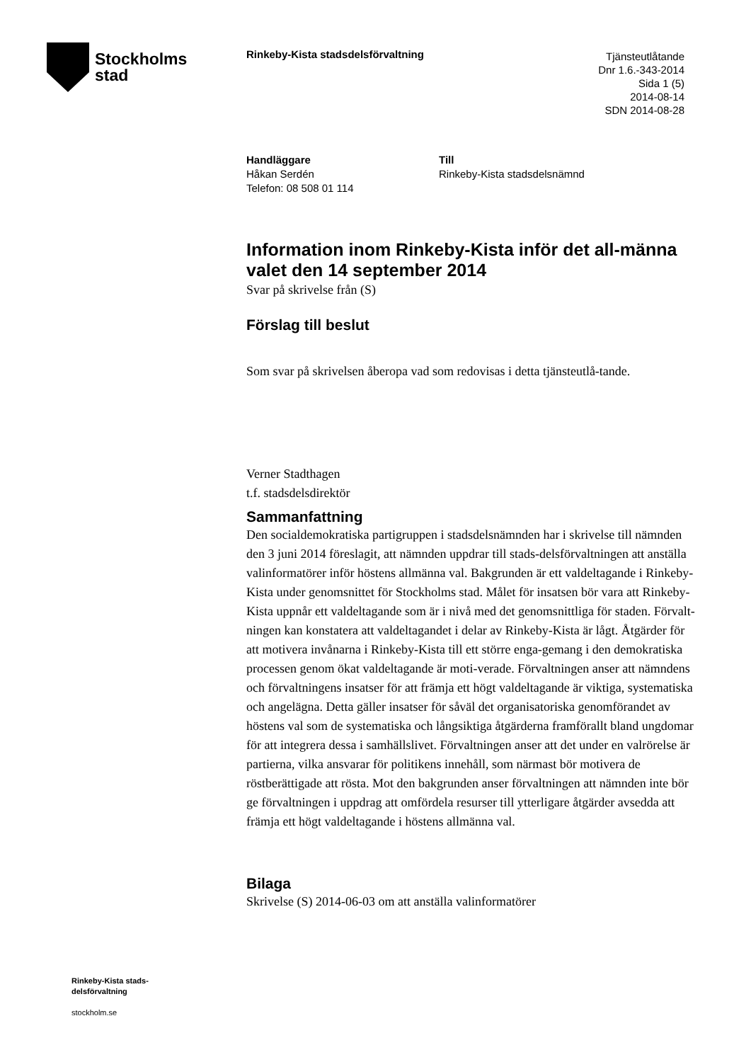Stockholms
stad
Rinkeby-Kista stadsdelsförvaltning
Tjänsteutlåtande
Dnr 1.6.-343-2014
Sida 1 (5)
2014-08-14
SDN 2014-08-28
Handläggare
Håkan Serdén
Telefon: 08 508 01 114
Till
Rinkeby-Kista stadsdelsnämnd
Information inom Rinkeby-Kista inför det all-männa valet den 14 september 2014
Svar på skrivelse från (S)
Förslag till beslut
Som svar på skrivelsen åberopa vad som redovisas i detta tjänsteutlå-tande.
Verner Stadthagen
t.f. stadsdelsdirektör
Sammanfattning
Den socialdemokratiska partigruppen i stadsdelsnämnden har i skrivelse till nämnden den 3 juni 2014 föreslagit, att nämnden uppdrar till stads-delsförvaltningen att anställa valinformatörer inför höstens allmänna val. Bakgrunden är ett valdeltagande i Rinkeby-Kista under genomsnittet för Stockholms stad. Målet för insatsen bör vara att Rinkeby-Kista uppnår ett valdeltagande som är i nivå med det genomsnittliga för staden. Förvalt-ningen kan konstatera att valdeltagandet i delar av Rinkeby-Kista är lågt. Åtgärder för att motivera invånarna i Rinkeby-Kista till ett större enga-gemang i den demokratiska processen genom ökat valdeltagande är moti-verade. Förvaltningen anser att nämndens och förvaltningens insatser för att främja ett högt valdeltagande är viktiga, systematiska och angelägna. Detta gäller insatser för såväl det organisatoriska genomförandet av höstens val som de systematiska och långsiktiga åtgärderna framförallt bland ungdomar för att integrera dessa i samhällslivet. Förvaltningen anser att det under en valrörelse är partierna, vilka ansvarar för politikens innehåll, som närmast bör motivera de röstberättigade att rösta. Mot den bakgrunden anser förvaltningen att nämnden inte bör ge förvaltningen i uppdrag att omfördela resurser till ytterligare åtgärder avsedda att främja ett högt valdeltagande i höstens allmänna val.
Bilaga
Skrivelse (S) 2014-06-03 om att anställa valinformatörer
Rinkeby-Kista stads-
delsförvaltning
stockholm.se